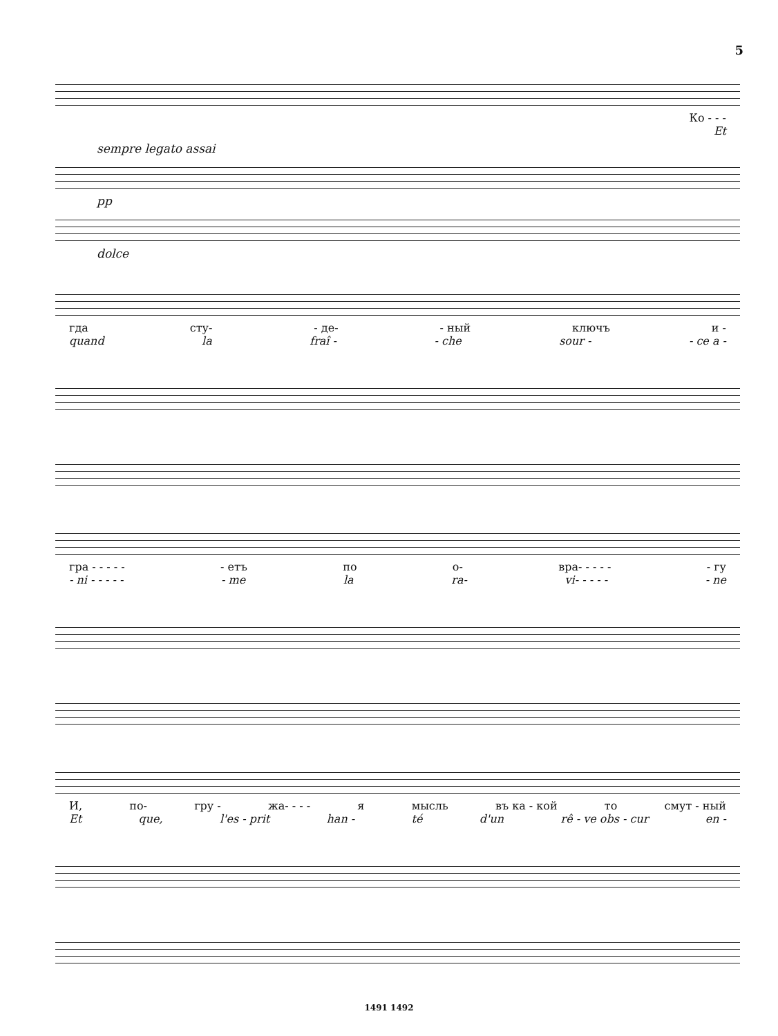5
Ко - - -
Et
sempre legato assai
pp
dolce
гда сту- - де- - ный ключъ и -
quand la fraî - - che sour - - ce a -
гра - - - - - - етъ по о- вра- - - - - - гу
- ni - - - - - - me la ra- vi- - - - - - ne
И, по- гру - жа- - - - я мысль въ ка - кой то смут - ный
Et que, l'es - prit han - té d'un rê - ve obs - cur en -
1491 1492